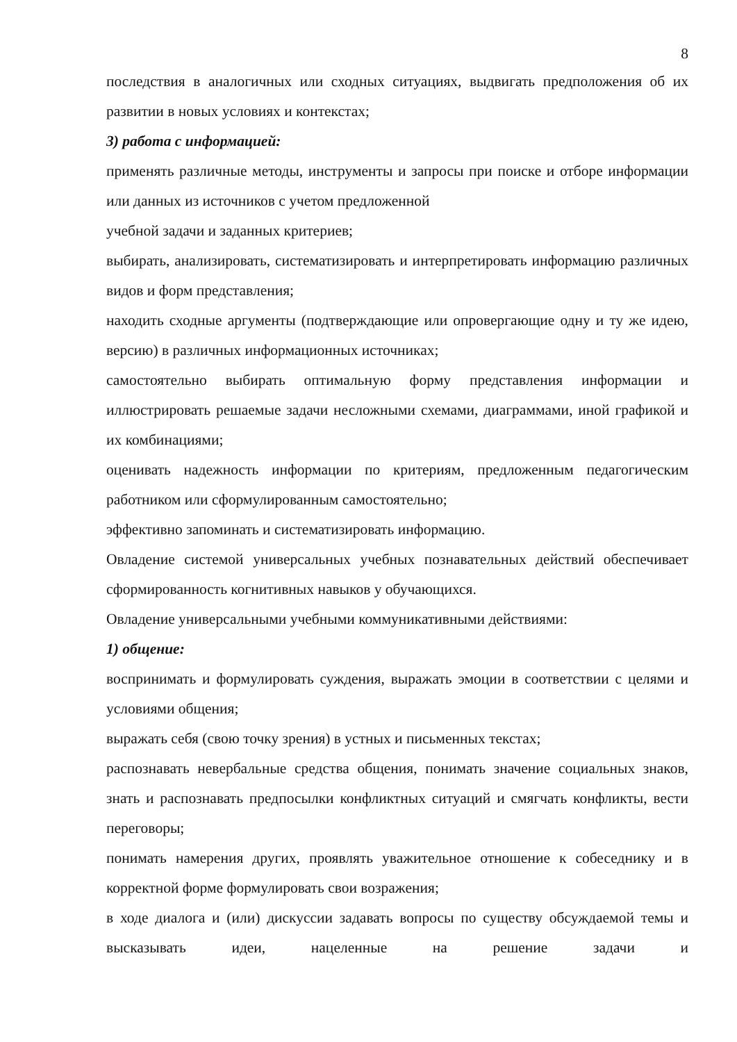8
последствия в аналогичных или сходных ситуациях, выдвигать предположения об их развитии в новых условиях и контекстах;
3) работа с информацией:
применять различные методы, инструменты и запросы при поиске и отборе информации или данных из источников с учетом предложенной
учебной задачи и заданных критериев;
выбирать, анализировать, систематизировать и интерпретировать информацию различных видов и форм представления;
находить сходные аргументы (подтверждающие или опровергающие одну и ту же идею, версию) в различных информационных источниках;
самостоятельно выбирать оптимальную форму представления информации и иллюстрировать решаемые задачи несложными схемами, диаграммами, иной графикой и их комбинациями;
оценивать надежность информации по критериям, предложенным педагогическим работником или сформулированным самостоятельно;
эффективно запоминать и систематизировать информацию.
Овладение системой универсальных учебных познавательных действий обеспечивает сформированность когнитивных навыков у обучающихся.
Овладение универсальными учебными коммуникативными действиями:
1) общение:
воспринимать и формулировать суждения, выражать эмоции в соответствии с целями и условиями общения;
выражать себя (свою точку зрения) в устных и письменных текстах;
распознавать невербальные средства общения, понимать значение социальных знаков, знать и распознавать предпосылки конфликтных ситуаций и смягчать конфликты, вести переговоры;
понимать намерения других, проявлять уважительное отношение к собеседнику и в корректной форме формулировать свои возражения;
в ходе диалога и (или) дискуссии задавать вопросы по существу обсуждаемой темы и высказывать идеи, нацеленные на решение задачи и